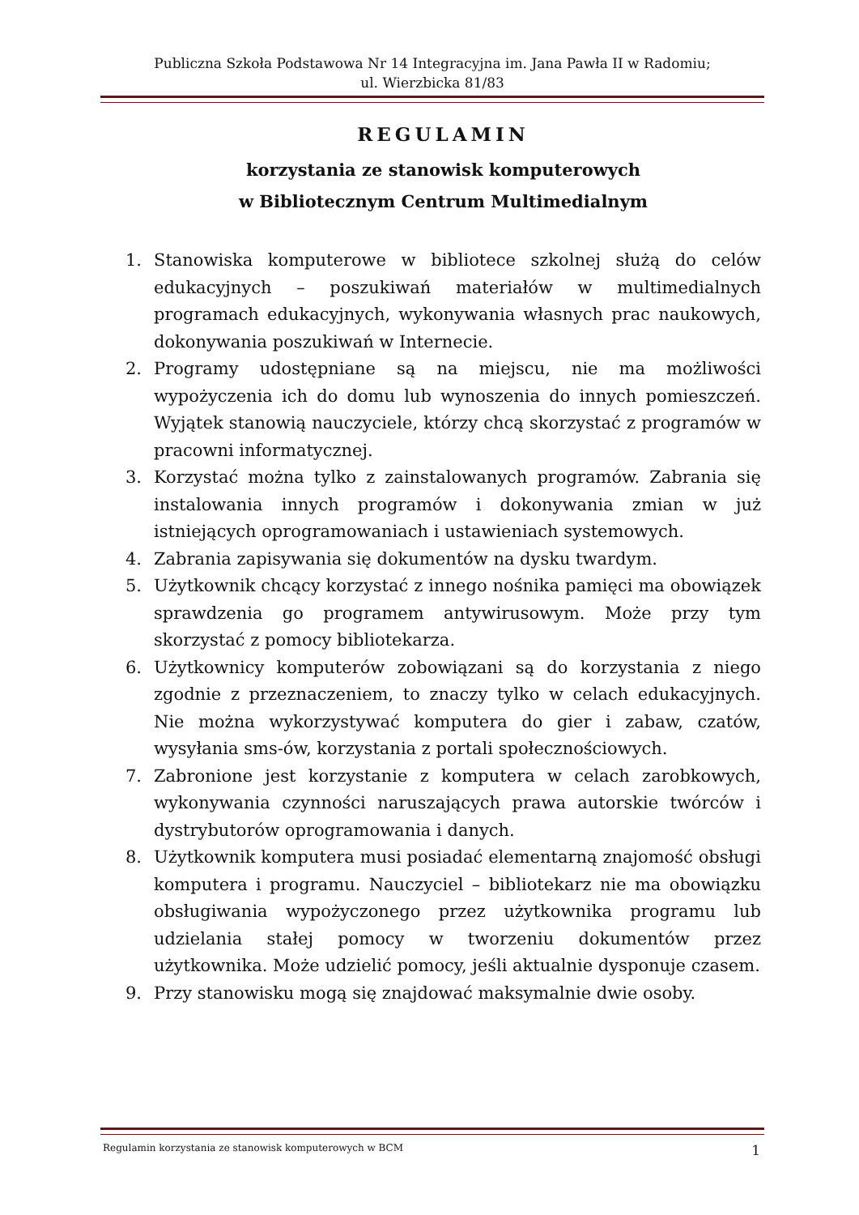Publiczna Szkoła Podstawowa Nr 14 Integracyjna im. Jana Pawła II w Radomiu;
ul. Wierzbicka 81/83
REGULAMIN
korzystania ze stanowisk komputerowych
w Bibliotecznym Centrum Multimedialnym
1. Stanowiska komputerowe w bibliotece szkolnej służą do celów edukacyjnych – poszukiwań materiałów w multimedialnych programach edukacyjnych, wykonywania własnych prac naukowych, dokonywania poszukiwań w Internecie.
2. Programy udostępniane są na miejscu, nie ma możliwości wypożyczenia ich do domu lub wynoszenia do innych pomieszczeń. Wyjątek stanowią nauczyciele, którzy chcą skorzystać z programów w pracowni informatycznej.
3. Korzystać można tylko z zainstalowanych programów. Zabrania się instalowania innych programów i dokonywania zmian w już istniejących oprogramowaniach i ustawieniach systemowych.
4. Zabrania zapisywania się dokumentów na dysku twardym.
5. Użytkownik chcący korzystać z innego nośnika pamięci ma obowiązek sprawdzenia go programem antywirusowym. Może przy tym skorzystać z pomocy bibliotekarza.
6. Użytkownicy komputerów zobowiązani są do korzystania z niego zgodnie z przeznaczeniem, to znaczy tylko w celach edukacyjnych. Nie można wykorzystywać komputera do gier i zabaw, czatów, wysyłania sms-ów, korzystania z portali społecznościowych.
7. Zabronione jest korzystanie z komputera w celach zarobkowych, wykonywania czynności naruszających prawa autorskie twórców i dystrybutorów oprogramowania i danych.
8. Użytkownik komputera musi posiadać elementarną znajomość obsługi komputera i programu. Nauczyciel – bibliotekarz nie ma obowiązku obsługiwania wypożyczonego przez użytkownika programu lub udzielania stałej pomocy w tworzeniu dokumentów przez użytkownika. Może udzielić pomocy, jeśli aktualnie dysponuje czasem.
9. Przy stanowisku mogą się znajdować maksymalnie dwie osoby.
Regulamin korzystania ze stanowisk komputerowych w BCM 1